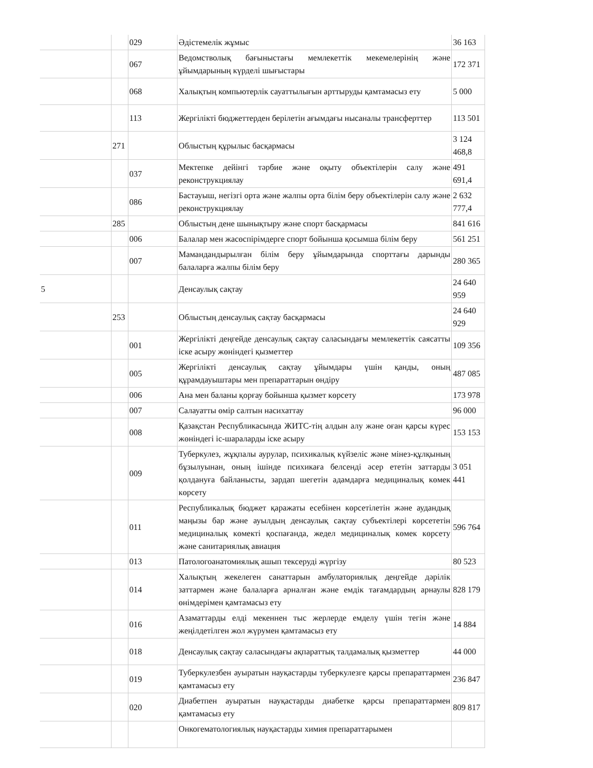| | | 029 | Әдістемелік жұмыс | 36 163 |
| | | 067 | Ведомстволық бағыныстағы мемлекеттік мекемелерінің және ұйымдарының күрделі шығыстары | 172 371 |
| | | 068 | Халықтың компьютерлік сауаттылығын арттыруды қамтамасыз ету | 5 000 |
| | | 113 | Жергілікті бюджеттерден берілетін ағымдағы нысаналы трансферттер | 113 501 |
| | 271 | | Облыстың құрылыс басқармасы | 3 124 468,8 |
| | | 037 | Мектепке дейінгі тәрбие және оқыту объектілерін салу және реконструкциялау | 491 691,4 |
| | | 086 | Бастауыш, негізгі орта және жалпы орта білім беру объектілерін салу және реконструкциялау | 2 632 777,4 |
| | 285 | | Облыстың дене шынықтыру және спорт басқармасы | 841 616 |
| | | 006 | Балалар мен жасөспірімдерге спорт бойынша қосымша білім беру | 561 251 |
| | | 007 | Мамандандырылған білім беру ұйымдарында спорттағы дарынды балаларға жалпы білім беру | 280 365 |
| 5 | | | Денсаулық сақтау | 24 640 959 |
| | 253 | | Облыстың денсаулық сақтау басқармасы | 24 640 929 |
| | | 001 | Жергілікті деңгейде денсаулық сақтау саласындағы мемлекеттік саясатты іске асыру жөніндегі қызметтер | 109 356 |
| | | 005 | Жергілікті денсаулық сақтау ұйымдары үшін қанды, оның құрамдауыштары мен препараттарын өндіру | 487 085 |
| | | 006 | Ана мен баланы қорғау бойынша қызмет көрсету | 173 978 |
| | | 007 | Салауатты өмір салтын насихаттау | 96 000 |
| | | 008 | Қазақстан Республикасында ЖИТС-тің алдын алу және оған қарсы күрес жөніндегі іс-шараларды іске асыру | 153 153 |
| | | 009 | Туберкулез, жұқпалы аурулар, психикалық күйзеліс және мінез-құлқының бұзылуынан, оның ішінде психикаға белсенді әсер ететін заттарды қолдануға байланысты, зардап шегетін адамдарға медициналық көмек көрсету | 3 051 441 |
| | | 011 | Республикалық бюджет қаражаты есебінен көрсетілетін және аудандық маңызы бар және ауылдың денсаулық сақтау субъектілері көрсететін медициналық көмекті қоспағанда, жедел медициналық көмек көрсету және санитариялық авиация | 596 764 |
| | | 013 | Патологоанатомиялық ашып тексеруді жүргізу | 80 523 |
| | | 014 | Халықтың жекелеген санаттарын амбулаториялық деңгейде дәрілік заттармен және балаларға арналған және емдік тағамдардың арнаулы өнімдерімен қамтамасыз ету | 828 179 |
| | | 016 | Азаматтарды елді мекеннен тыс жерлерде емделу үшін тегін және жеңілдетілген жол жүрумен қамтамасыз ету | 14 884 |
| | | 018 | Денсаулық сақтау саласындағы ақпараттық талдамалық қызметтер | 44 000 |
| | | 019 | Туберкулезбен ауыратын науқастарды туберкулезге қарсы препараттармен қамтамасыз ету | 236 847 |
| | | 020 | Диабетпен ауыратын науқастарды диабетке қарсы препараттармен қамтамасыз ету | 809 817 |
| | | | Онкогематологиялық науқастарды химия препараттарымен | |